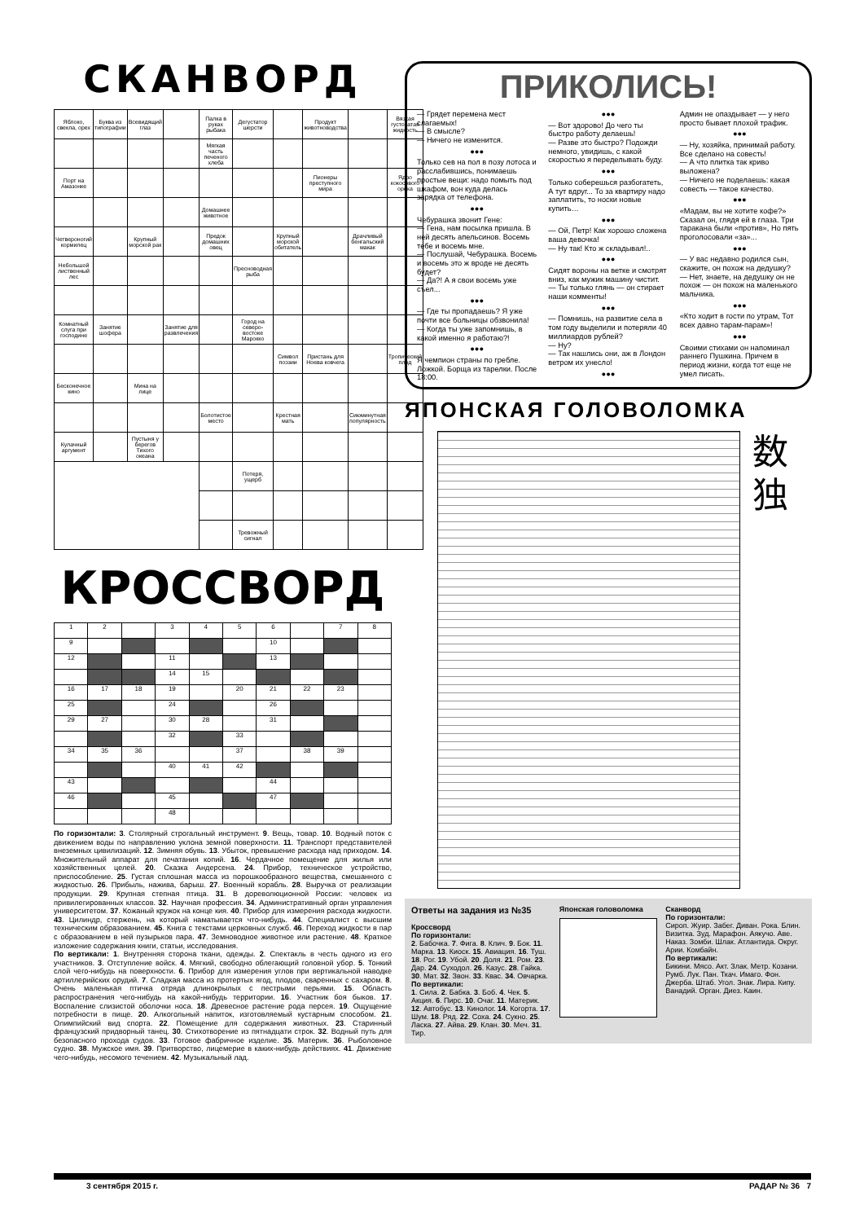СКАНВОРД
| Яблоко, свекла, орех | Буква из типографии | Всевидящий глаз | | Палка в руках рыбака | Дегустатор шерсти | | Продукт животноводства | | Вязкая густоватая жидкость |
| | | | | Мягкая часть печеного хлеба | | | | | |
| Порт на Амазонке | | | | | | | Пионеры преступного мира | | Ядро кокосового ореха |
| | | | | Домашнее животное | | | | | |
| Четвероногий кормилец | | Крупный морской рак | | Предок домашних овец | | Крупный морской обитатель | | Драчливый бенгальский макак | |
| Небольшой лиственный лес | | | | | Пресноводная рыба | | | | |
| Комнатный слуга при господине | Занятие шофера | | Занятие для развлечения | | Город на северо-востоке Марокко | | | | |
| | | | | | | Символ поэзии | Пристань для Ноева ковчега | | Тропический плод |
| Бесконечное кино | | Мина на лице | | | | | | | |
| | | | | Болотистое место | | Крестная мать | | Сиюминутная популярность | |
| Кулачный аргумент | | Пустыня у берегов Тихого океана | | | | | | | |
| | | | | | Потеря, ущерб | | | | |
| | | | | | Тревожный сигнал | | | | |
КРОССВОРД
| 1 | 2 | | 3 | 4 | 5 | 6 | | 7 | 8 |
| 9 | | | | | | 10 | | | |
| 12 | | | 11 | | | 13 | | | |
| | | | 14 | 15 | | | | | |
| 16 | 17 | 18 | 19 | | 20 | 21 | 22 | 23 | |
| 25 | | | 24 | | | 26 | | | |
| 29 | 27 | | 30 | 28 | | 31 | | | |
| | | | 32 | | 33 | | | | |
| 34 | 35 | 36 | | | 37 | | 38 | 39 | |
| | | | 40 | 41 | 42 | | | | |
| 43 | | | | | | 44 | | | |
| 46 | | | 45 | | | 47 | | | |
| | | | 48 | | | | | | |
По горизонтали: 3. Столярный строгальный инструмент. 9. Вещь, товар. 10. Водный поток с движением воды по направлению уклона земной поверхности. 11. Транспорт представителей внеземных цивилизаций. 12. Зимняя обувь. 13. Убыток, превышение расхода над приходом. 14. Множительный аппарат для печатания копий. 16. Чердачное помещение для жилья или хозяйственных целей. 20. Сказка Андерсена. 24. Прибор, техническое устройство, приспособление. 25. Густая сплошная масса из порошкообразного вещества, смешанного с жидкостью. 26. Прибыль, нажива, барыш. 27. Военный корабль. 28. Выручка от реализации продукции. 29. Крупная степная птица. 31. В дореволюционной России: человек из привилегированных классов. 32. Научная профессия. 34. Административный орган управления университетом. 37. Кожаный кружок на конце кия. 40. Прибор для измерения расхода жидкости. 43. Цилиндр, стержень, на который наматывается что-нибудь. 44. Специалист с высшим техническим образованием. 45. Книга с текстами церковных служб. 46. Переход жидкости в пар с образованием в ней пузырьков пара. 47. Земноводное животное или растение. 48. Краткое изложение содержания книги, статьи, исследования.
По вертикали: 1. Внутренняя сторона ткани, одежды. 2. Спектакль в честь одного из его участников. 3. Отступление войск. 4. Мягкий, свободно облегающий головной убор. 5. Тонкий слой чего-нибудь на поверхности. 6. Прибор для измерения углов при вертикальной наводке артиллерийских орудий. 7. Сладкая масса из протертых ягод, плодов, сваренных с сахаром. 8. Очень маленькая птичка отряда длинокрылых с пестрыми перьями. 15. Область распространения чего-нибудь на какой-нибудь территории. 16. Участник боя быков. 17. Воспаление слизистой оболочки носа. 18. Древесное растение рода персея. 19. Ощущение потребности в пище. 20. Алкогольный напиток, изготовляемый кустарным способом. 21. Олимпийский вид спорта. 22. Помещение для содержания животных. 23. Старинный французский придворный танец. 30. Стихотворение из пятнадцати строк. 32. Водный путь для безопасного прохода судов. 33. Готовое фабричное изделие. 35. Материк. 36. Рыболовное судно. 38. Мужское имя. 39. Притворство, лицемерие в каких-нибудь действиях. 41. Движение чего-нибудь, несомого течением. 42. Музыкальный лад.
ПРИКОЛИСЬ!
— Грядет перемена мест слагаемых!
— В смысле?
— Ничего не изменится.
●●●
Только сев на пол в позу лотоса и расслабившись, понимаешь простые вещи: надо помыть под шкафом, вон куда делась зарядка от телефона.
●●●
Чебурашка звонит Гене:
— Гена, нам посылка пришла. В ней десять апельсинов. Восемь тебе и восемь мне.
— Послушай, Чебурашка. Восемь и восемь это ж вроде не десять будет?
— Да?! А я свои восемь уже съел...
●●●
— Где ты пропадаешь? Я уже почти все больницы обзвонила!
— Когда ты уже запомнишь, в какой именно я работаю?!
●●●
Я чемпион страны по гребле. Ложкой. Борща из тарелки. После 18:00.
●●●
— Вот здорово! До чего ты быстро работу делаешь!
— Разве это быстро? Подожди немного, увидишь, с какой скоростью я переделывать буду.
●●●
Только соберешься разбогатеть, А тут вдруг... То за квартиру надо заплатить, то носки новые купить…
●●●
— Ой, Петр! Как хорошо сложена ваша девочка!
— Ну так! Кто ж складывал!..
●●●
Сидят вороны на ветке и смотрят вниз, как мужик машину чистит.
— Ты только глянь — он стирает наши комменты!
●●●
— Помнишь, на развитие села в том году выделили и потеряли 40 миллиардов рублей?
— Ну?
— Так нашлись они, аж в Лондон ветром их унесло!
●●●
Админ не опаздывает — у него просто бывает плохой трафик.
●●●
— Ну, хозяйка, принимай работу. Все сделано на совесть!
— А что плитка так криво выложена?
— Ничего не поделаешь: какая совесть — такое качество.
●●●
«Мадам, вы не хотите кофе?» Сказал он, глядя ей в глаза. Три таракана были «против», Но пять проголосовали «за»...
●●●
— У вас недавно родился сын, скажите, он похож на дедушку?
— Нет, знаете, на дедушку он не похож — он похож на маленького мальчика.
●●●
«Кто ходит в гости по утрам, Тот всех давно тарам-парам»!
●●●
Своими стихами он напоминал раннего Пушкина. Причем в период жизни, когда тот еще не умел писать.
ЯПОНСКАЯ ГОЛОВОЛОМКА
数
独
Ответы на задания из №35
Кроссворд
По горизонтали:
2. Бабочка. 7. Фига. 8. Клич. 9. Бок. 11. Марка. 13. Киоск. 15. Авиация. 16. Туш. 18. Рог. 19. Убой. 20. Доля. 21. Ром. 23. Дар. 24. Суходол. 26. Казус. 28. Гайка. 30. Мат. 32. Звон. 33. Квас. 34. Овчарка.
По вертикали:
1. Сила. 2. Бабка. 3. Боб. 4. Чек. 5. Акция. 6. Пирс. 10. Очаг. 11. Материк. 12. Автобус. 13. Кинолог. 14. Когорта. 17. Шум. 18. Ряд. 22. Соха. 24. Сукно. 25. Ласка. 27. Айва. 29. Клан. 30. Меч. 31. Тир.
Японская головоломка Сканворд
По горизонтали:
Сироп. Жуир. Забег. Диван. Рока. Блин. Визитка. Зуд. Марафон. Аякучо. Аве. Наказ. Зомби. Шлак. Атлантида. Округ. Арии. Комбайн.
По вертикали:
Бикини. Мясо. Акт. Злак. Метр. Козани. Румб. Лук. Пан. Ткач. Имаго. Фон. Джерба. Штаб. Угол. Знак. Лира. Кипу. Ванадий. Орган. Диез. Каин.
3 сентября 2015 г. РАДАР № 36 7